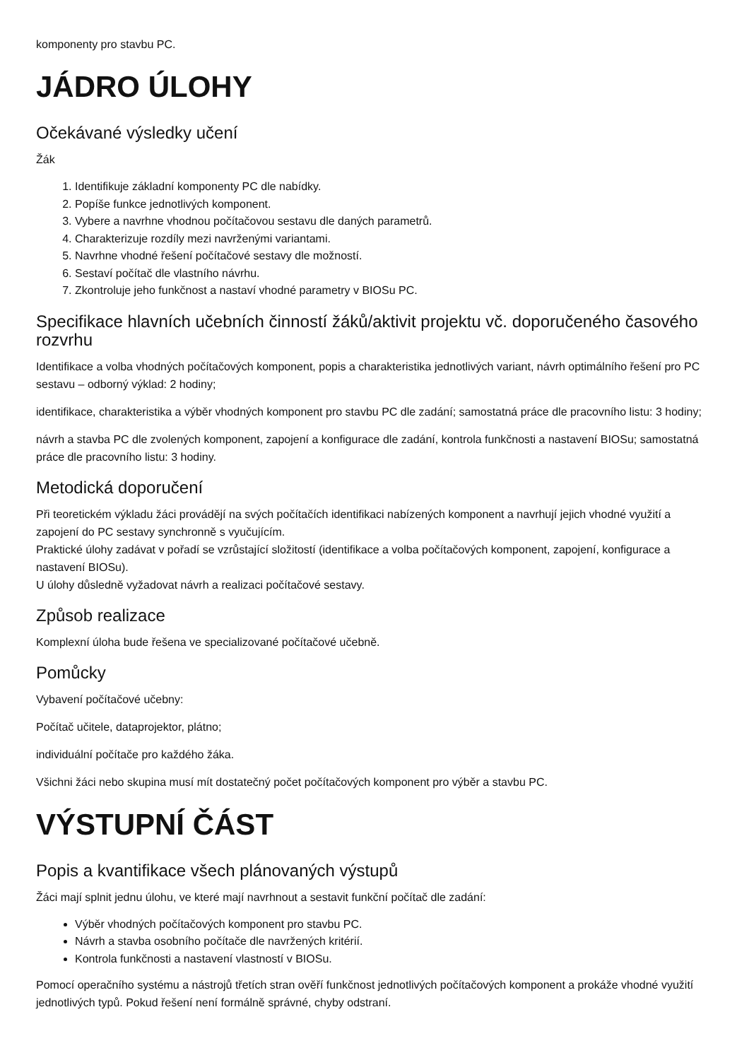komponenty pro stavbu PC.
JÁDRO ÚLOHY
Očekávané výsledky učení
Žák
1. Identifikuje základní komponenty PC dle nabídky.
2. Popíše funkce jednotlivých komponent.
3. Vybere a navrhne vhodnou počítačovou sestavu dle daných parametrů.
4. Charakterizuje rozdíly mezi navrženými variantami.
5. Navrhne vhodné řešení počítačové sestavy dle možností.
6. Sestaví počítač dle vlastního návrhu.
7. Zkontroluje jeho funkčnost a nastaví vhodné parametry v BIOSu PC.
Specifikace hlavních učebních činností žáků/aktivit projektu vč. doporučeného časového rozvrhu
Identifikace a volba vhodných počítačových komponent, popis a charakteristika jednotlivých variant, návrh optimálního řešení pro PC sestavu – odborný výklad: 2 hodiny;
identifikace, charakteristika a výběr vhodných komponent pro stavbu PC dle zadání; samostatná práce dle pracovního listu: 3 hodiny;
návrh a stavba PC dle zvolených komponent, zapojení a konfigurace dle zadání, kontrola funkčnosti a nastavení BIOSu; samostatná práce dle pracovního listu: 3 hodiny.
Metodická doporučení
Při teoretickém výkladu žáci provádějí na svých počítačích identifikaci nabízených komponent a navrhují jejich vhodné využití a zapojení do PC sestavy synchronně s vyučujícím.
Praktické úlohy zadávat v pořadí se vzrůstající složitostí (identifikace a volba počítačových komponent, zapojení, konfigurace a nastavení BIOSu).
U úlohy důsledně vyžadovat návrh a realizaci počítačové sestavy.
Způsob realizace
Komplexní úloha bude řešena ve specializované počítačové učebně.
Pomůcky
Vybavení počítačové učebny:
Počítač učitele, dataprojektor, plátno;
individuální počítače pro každého žáka.
Všichni žáci nebo skupina musí mít dostatečný počet počítačových komponent pro výběr a stavbu PC.
VÝSTUPNÍ ČÁST
Popis a kvantifikace všech plánovaných výstupů
Žáci mají splnit jednu úlohu, ve které mají navrhnout a sestavit funkční počítač dle zadání:
Výběr vhodných počítačových komponent pro stavbu PC.
Návrh a stavba osobního počítače dle navržených kritérií.
Kontrola funkčnosti a nastavení vlastností v BIOSu.
Pomocí operačního systému a nástrojů třetích stran ověří funkčnost jednotlivých počítačových komponent a prokáže vhodné využití jednotlivých typů. Pokud řešení není formálně správné, chyby odstraní.